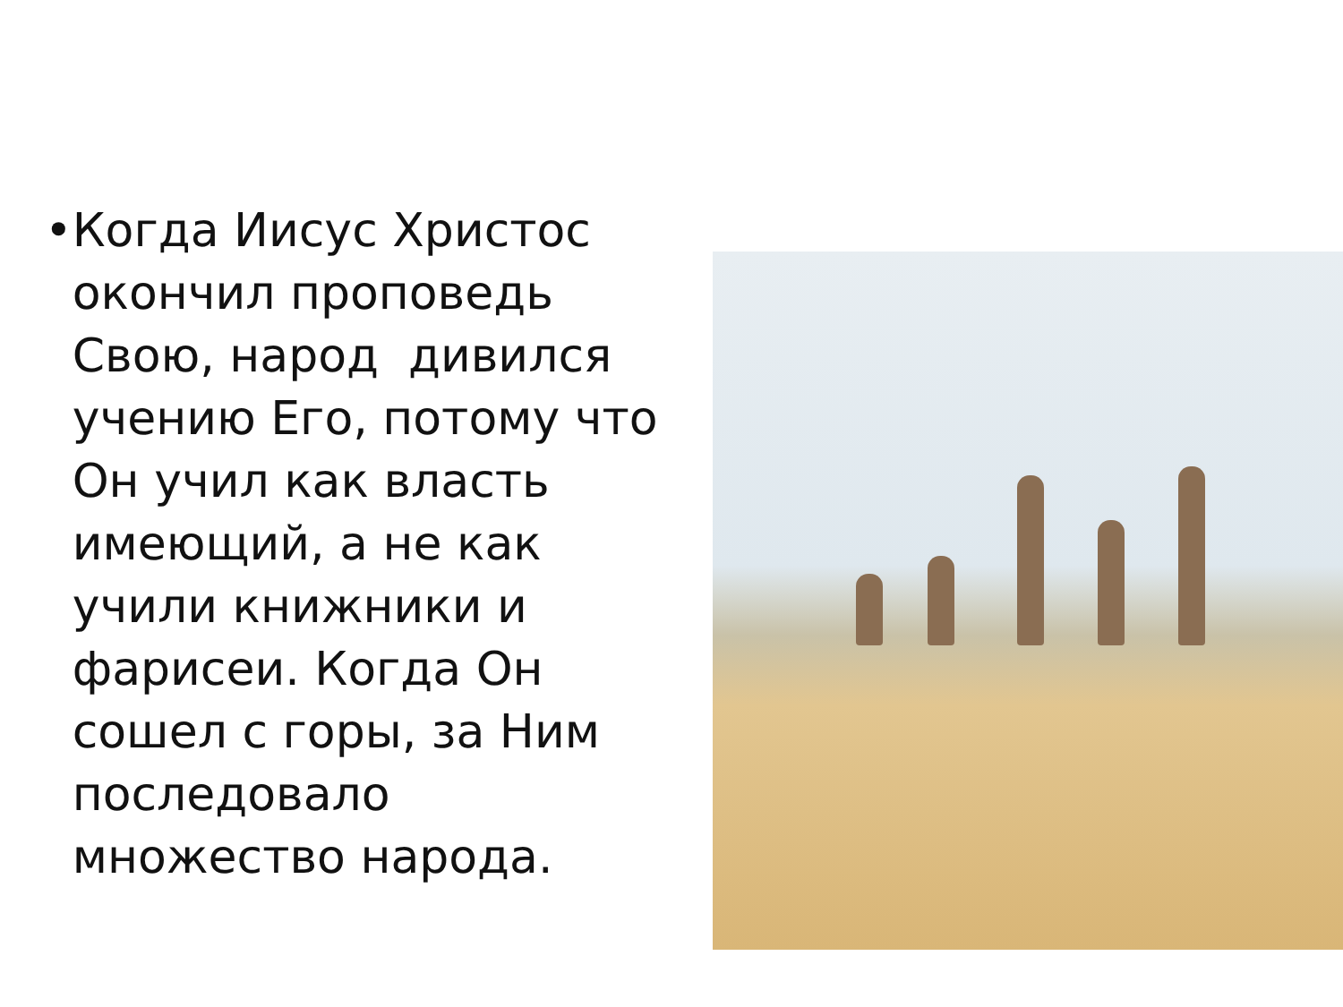• Когда Иисус Христос окончил проповедь Свою, народ дивился учению Его, потому что Он учил как власть имеющий, а не как учили книжники и фарисеи. Когда Он сошел с горы, за Ним последовало множество народа.